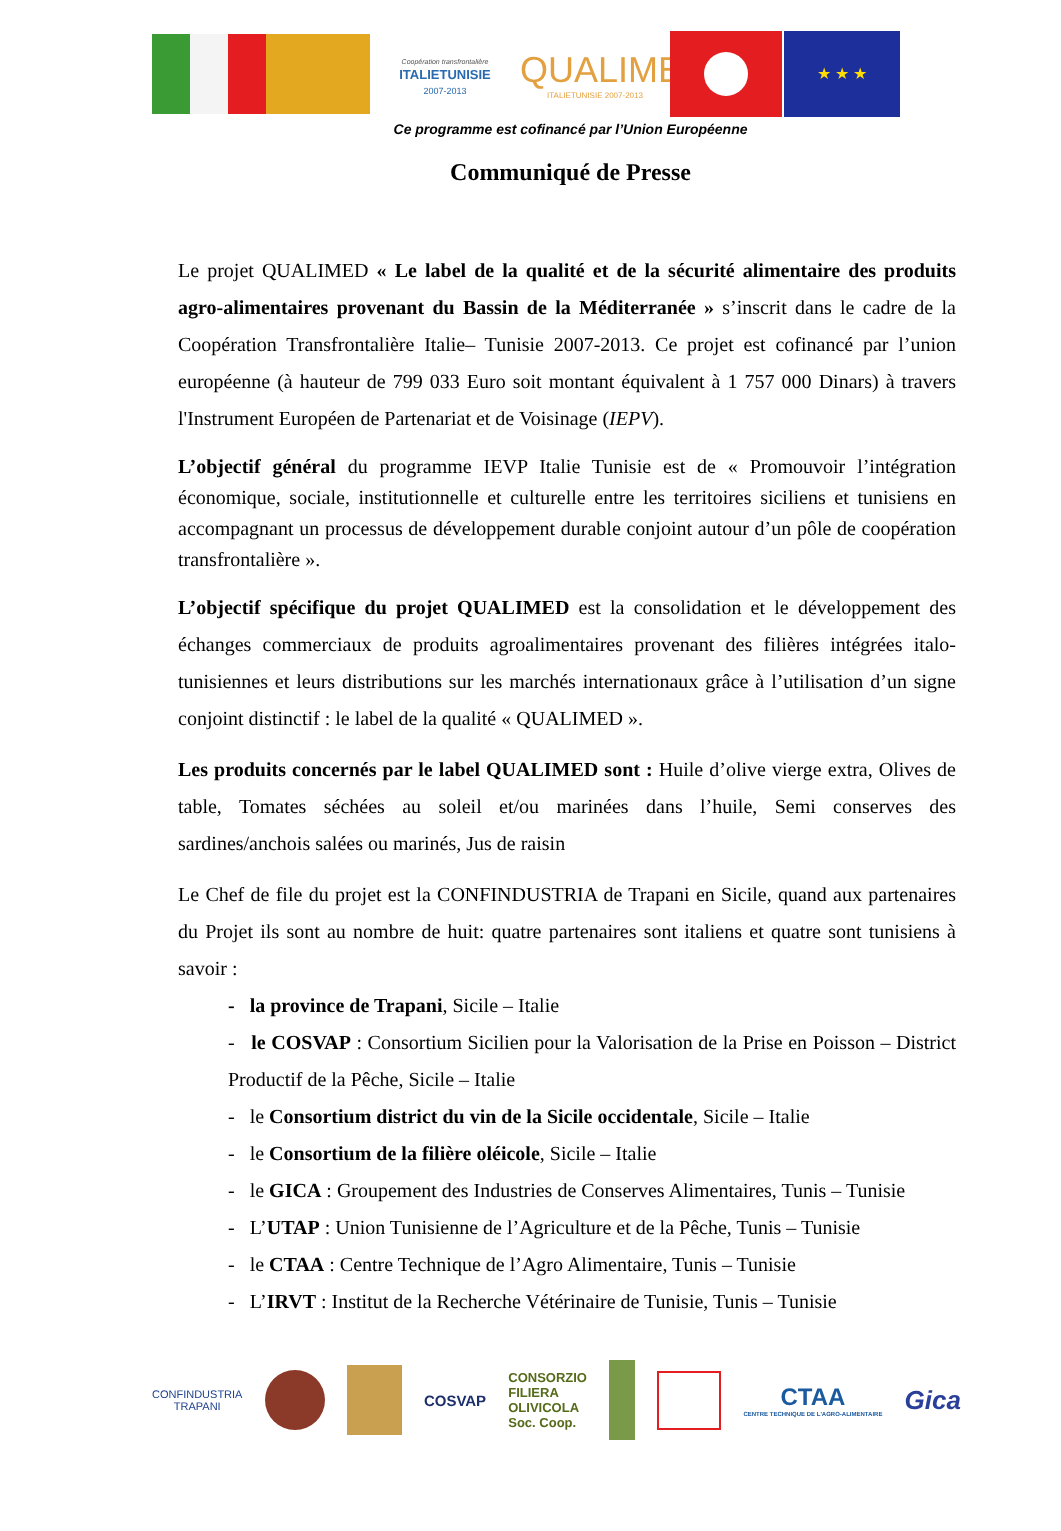Coopération transfrontalière
ITALIETUNISIE
2007-2013
QUALIMED
ITALIETUNISIE 2007-2013
★ ★ ★
Ce programme est cofinancé par l’Union Européenne
Communiqué de Presse
Le projet QUALIMED « Le label de la qualité et de la sécurité alimentaire des produits agro-alimentaires provenant du Bassin de la Méditerranée » s’inscrit dans le cadre de la Coopération Transfrontalière Italie– Tunisie 2007-2013. Ce projet est cofinancé par l’union européenne (à hauteur de 799 033 Euro soit montant équivalent à 1 757 000 Dinars) à travers l'Instrument Européen de Partenariat et de Voisinage (IEPV).
L’objectif général du programme IEVP Italie Tunisie est de « Promouvoir l’intégration économique, sociale, institutionnelle et culturelle entre les territoires siciliens et tunisiens en accompagnant un processus de développement durable conjoint autour d’un pôle de coopération transfrontalière ».
L’objectif spécifique du projet QUALIMED est la consolidation et le développement des échanges commerciaux de produits agroalimentaires provenant des filières intégrées italo-tunisiennes et leurs distributions sur les marchés internationaux grâce à l’utilisation d’un signe conjoint distinctif : le label de la qualité « QUALIMED ».
Les produits concernés par le label QUALIMED sont : Huile d’olive vierge extra, Olives de table, Tomates séchées au soleil et/ou marinées dans l’huile, Semi conserves des sardines/anchois salées ou marinés, Jus de raisin
Le Chef de file du projet est la CONFINDUSTRIA de Trapani en Sicile, quand aux partenaires du Projet ils sont au nombre de huit: quatre partenaires sont italiens et quatre sont tunisiens à savoir :
- la province de Trapani, Sicile – Italie
- le COSVAP : Consortium Sicilien pour la Valorisation de la Prise en Poisson – District Productif de la Pêche, Sicile – Italie
- le Consortium district du vin de la Sicile occidentale, Sicile – Italie
- le Consortium de la filière oléicole, Sicile – Italie
- le GICA : Groupement des Industries de Conserves Alimentaires, Tunis – Tunisie
- L’UTAP : Union Tunisienne de l’Agriculture et de la Pêche, Tunis – Tunisie
- le CTAA : Centre Technique de l’Agro Alimentaire, Tunis – Tunisie
- L’IRVT : Institut de la Recherche Vétérinaire de Tunisie, Tunis – Tunisie
CONFINDUSTRIA
TRAPANI
COSVAP
CONSORZIO
FILIERA
OLIVICOLA
Soc. Coop.
CTAA
CENTRE TECHNIQUE DE L'AGRO-ALIMENTAIRE
Gica